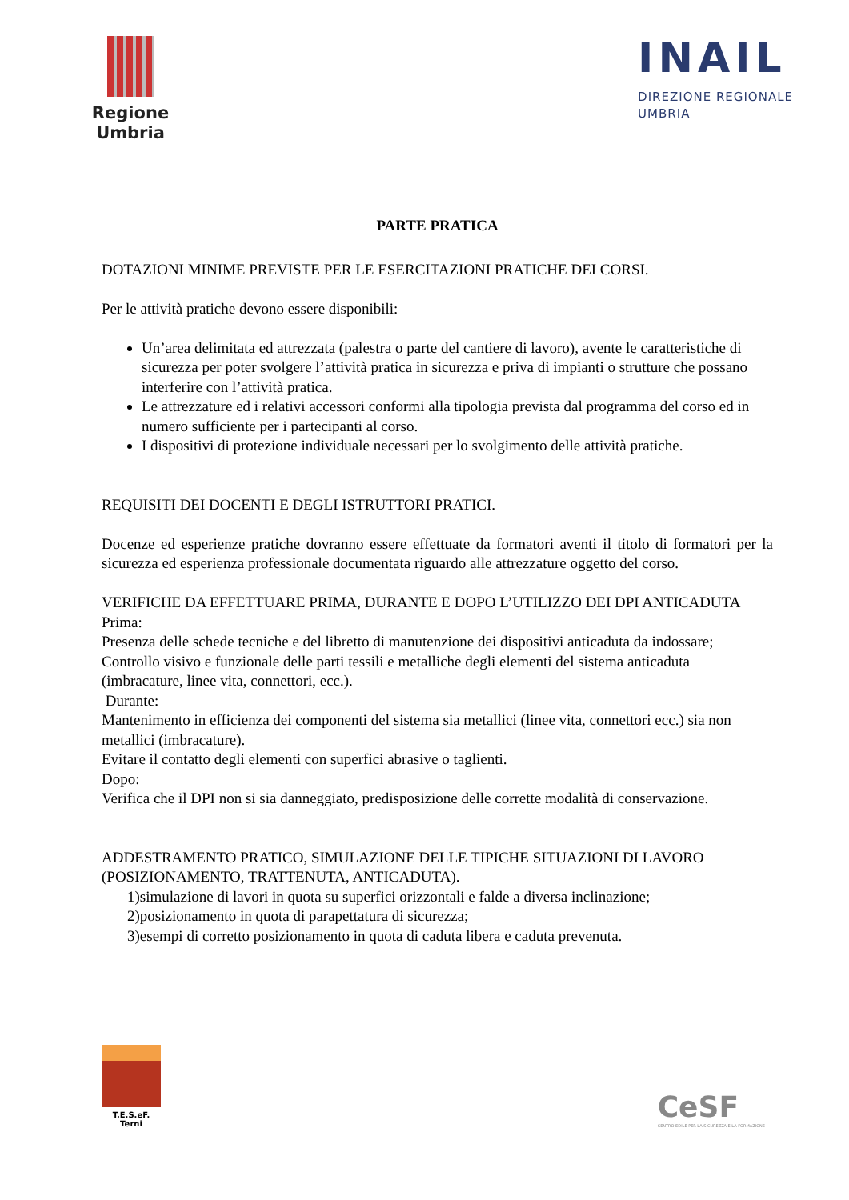Regione
Umbria
INAIL
DIREZIONE REGIONALE
UMBRIA
PARTE PRATICA
DOTAZIONI MINIME PREVISTE PER LE ESERCITAZIONI PRATICHE DEI CORSI.
Per le attività pratiche devono essere disponibili:
Un’area delimitata ed attrezzata (palestra o parte del cantiere di lavoro), avente le caratteristiche di sicurezza per poter svolgere l’attività pratica in sicurezza e priva di impianti o strutture che possano interferire con l’attività pratica.
Le attrezzature ed i relativi accessori conformi alla tipologia prevista dal programma del corso ed in numero sufficiente per i partecipanti al corso.
I dispositivi di protezione individuale necessari per lo svolgimento delle attività pratiche.
REQUISITI DEI DOCENTI E DEGLI ISTRUTTORI PRATICI.
Docenze ed esperienze pratiche dovranno essere effettuate da formatori aventi il titolo di formatori per la sicurezza ed esperienza professionale documentata riguardo alle attrezzature oggetto del corso.
VERIFICHE DA EFFETTUARE PRIMA, DURANTE E DOPO L’UTILIZZO DEI DPI ANTICADUTA
Prima:
Presenza delle schede tecniche e del libretto di manutenzione dei dispositivi anticaduta da indossare;
Controllo visivo e funzionale delle parti tessili e metalliche degli elementi del sistema anticaduta (imbracature, linee vita, connettori, ecc.).
Durante:
Mantenimento in efficienza dei componenti del sistema sia metallici (linee vita, connettori ecc.) sia non metallici (imbracature).
Evitare il contatto degli elementi con superfici abrasive o taglienti.
Dopo:
Verifica che il DPI non si sia danneggiato, predisposizione delle corrette modalità di conservazione.
ADDESTRAMENTO PRATICO, SIMULAZIONE DELLE TIPICHE SITUAZIONI DI LAVORO (POSIZIONAMENTO, TRATTENUTA, ANTICADUTA).
1)simulazione di lavori in quota su superfici orizzontali e falde a diversa inclinazione;
2)posizionamento in quota di parapettatura di sicurezza;
3)esempi di corretto posizionamento in quota di caduta libera e caduta prevenuta.
T.E.S.eF.
Terni
CeSF
CENTRO EDILE PER LA SICUREZZA E LA FORMAZIONE